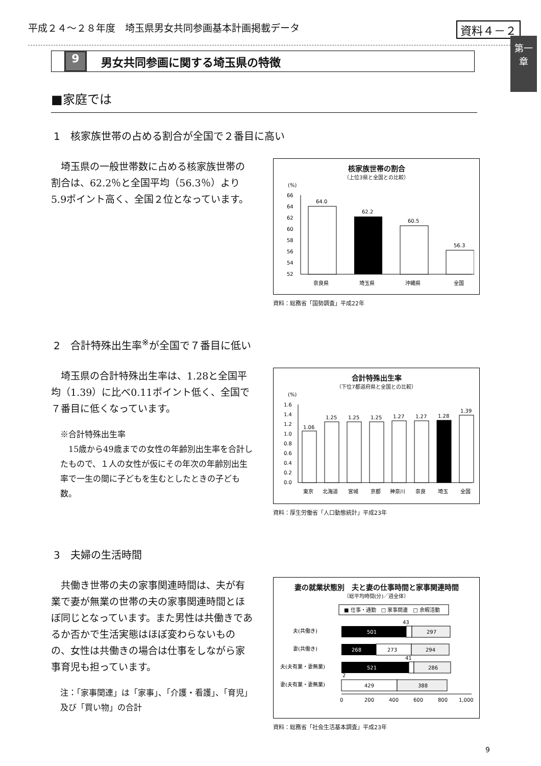平成２４～２８年度　埼玉県男女共同参画基本計画掲載データ 資料４－２
第一章
9 男女共同参画に関する埼玉県の特徴
■家庭では
1　核家族世帯の占める割合が全国で２番目に高い
埼玉県の一般世帯数に占める核家族世帯の割合は、62.2％と全国平均（56.3％）より5.9ポイント高く、全国２位となっています。
核家族世帯の割合
（上位3県と全国との比較）
(%)
66
64
62
60
58
56
54
52
64.0
62.2
60.5
56.3
奈良県
埼玉県
沖縄県
全国
資料：総務省「国勢調査」平成22年
2　合計特殊出生率<sup>※</sup>が全国で７番目に低い
埼玉県の合計特殊出生率は、1.28と全国平均（1.39）に比べ0.11ポイント低く、全国で７番目に低くなっています。
※合計特殊出生率
　15歳から49歳までの女性の年齢別出生率を合計したもので、１人の女性が仮にその年次の年齢別出生率で一生の間に子どもを生むとしたときの子ども数。
合計特殊出生率
（下位7都道府県と全国との比較）
(%)
1.6
1.4
1.2
1.0
0.8
0.6
0.4
0.2
0.0
1.06
1.25
1.25
1.25
1.27
1.27
1.28
1.39
東京
北海道
宮城
京都
神奈川
奈良
埼玉
全国
資料：厚生労働省「人口動態統計」平成23年
3　夫婦の生活時間
共働き世帯の夫の家事関連時間は、夫が有業で妻が無業の世帯の夫の家事関連時間とほぼ同じとなっています。また男性は共働きであるか否かで生活実態はほぼ変わらないものの、女性は共働きの場合は仕事をしながら家事育児も担っています。
注：「家事関連」は「家事」、「介護・看護」、「育児」及び「買い物」の合計
妻の就業状態別　夫と妻の仕事時間と家事関連時間
〔総平均時間(分)／週全体〕
■ 仕事・通勤　□ 家事関連　□ 余暇活動
夫(共働き)
501
297
43
妻(共働き)
268
273
294
夫(夫有業・妻無業)
521
286
41
妻(夫有業・妻無業)
2
429
388
0
200
400
600
800
1,000
資料：総務省「社会生活基本調査」平成23年
9